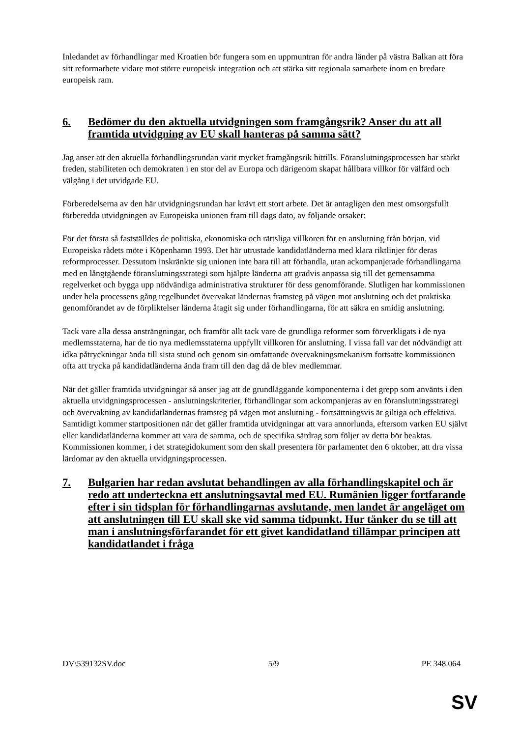Inledandet av förhandlingar med Kroatien bör fungera som en uppmuntran för andra länder på västra Balkan att föra sitt reformarbete vidare mot större europeisk integration och att stärka sitt regionala samarbete inom en bredare europeisk ram.
6. Bedömer du den aktuella utvidgningen som framgångsrik? Anser du att all framtida utvidgning av EU skall hanteras på samma sätt?
Jag anser att den aktuella förhandlingsrundan varit mycket framgångsrik hittills. Föranslutningsprocessen har stärkt freden, stabiliteten och demokraten i en stor del av Europa och därigenom skapat hållbara villkor för välfärd och välgång i det utvidgade EU.
Förberedelserna av den här utvidgningsrundan har krävt ett stort arbete. Det är antagligen den mest omsorgsfullt förberedda utvidgningen av Europeiska unionen fram till dags dato, av följande orsaker:
För det första så fastställdes de politiska, ekonomiska och rättsliga villkoren för en anslutning från början, vid Europeiska rådets möte i Köpenhamn 1993. Det här utrustade kandidatländerna med klara riktlinjer för deras reformprocesser. Dessutom inskränkte sig unionen inte bara till att förhandla, utan ackompanjerade förhandlingarna med en långtgående föranslutningsstrategi som hjälpte länderna att gradvis anpassa sig till det gemensamma regelverket och bygga upp nödvändiga administrativa strukturer för dess genomförande. Slutligen har kommissionen under hela processens gång regelbundet övervakat ländernas framsteg på vägen mot anslutning och det praktiska genomförandet av de förpliktelser länderna åtagit sig under förhandlingarna, för att säkra en smidig anslutning.
Tack vare alla dessa ansträngningar, och framför allt tack vare de grundliga reformer som förverkligats i de nya medlemsstaterna, har de tio nya medlemsstaterna uppfyllt villkoren för anslutning. I vissa fall var det nödvändigt att idka påtryckningar ända till sista stund och genom sin omfattande övervakningsmekanism fortsatte kommissionen ofta att trycka på kandidatländerna ända fram till den dag då de blev medlemmar.
När det gäller framtida utvidgningar så anser jag att de grundläggande komponenterna i det grepp som använts i den aktuella utvidgningsprocessen - anslutningskriterier, förhandlingar som ackompanjeras av en föranslutningsstrategi och övervakning av kandidatländernas framsteg på vägen mot anslutning - fortsättningsvis är giltiga och effektiva. Samtidigt kommer startpositionen när det gäller framtida utvidgningar att vara annorlunda, eftersom varken EU självt eller kandidatländerna kommer att vara de samma, och de specifika särdrag som följer av detta bör beaktas. Kommissionen kommer, i det strategidokument som den skall presentera för parlamentet den 6 oktober, att dra vissa lärdomar av den aktuella utvidgningsprocessen.
7. Bulgarien har redan avslutat behandlingen av alla förhandlingskapitel och är redo att underteckna ett anslutningsavtal med EU. Rumänien ligger fortfarande efter i sin tidsplan för förhandlingarnas avslutande, men landet är angeläget om att anslutningen till EU skall ske vid samma tidpunkt. Hur tänker du se till att man i anslutningsförfarandet för ett givet kandidatland tillämpar principen att kandidatlandet i fråga
DV\539132SV.doc 5/9 PE 348.064
SV